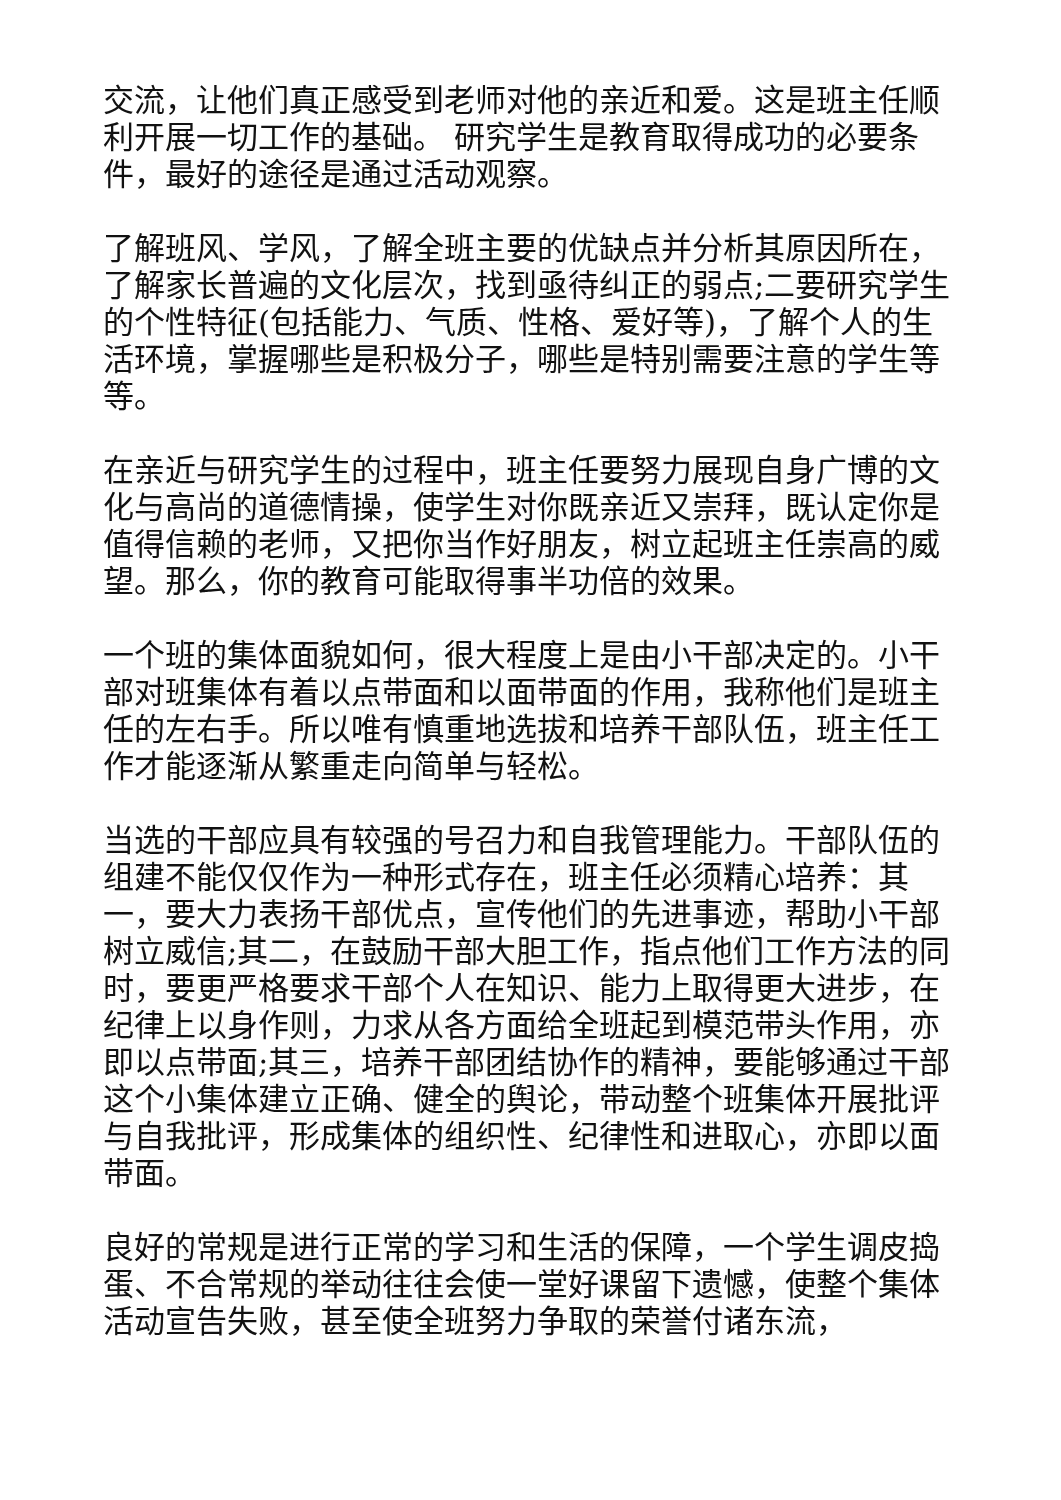交流，让他们真正感受到老师对他的亲近和爱。这是班主任顺利开展一切工作的基础。 研究学生是教育取得成功的必要条件，最好的途径是通过活动观察。
了解班风、学风，了解全班主要的优缺点并分析其原因所在，了解家长普遍的文化层次，找到亟待纠正的弱点;二要研究学生的个性特征(包括能力、气质、性格、爱好等)，了解个人的生活环境，掌握哪些是积极分子，哪些是特别需要注意的学生等等。
在亲近与研究学生的过程中，班主任要努力展现自身广博的文化与高尚的道德情操，使学生对你既亲近又崇拜，既认定你是值得信赖的老师，又把你当作好朋友，树立起班主任崇高的威望。那么，你的教育可能取得事半功倍的效果。
一个班的集体面貌如何，很大程度上是由小干部决定的。小干部对班集体有着以点带面和以面带面的作用，我称他们是班主任的左右手。所以唯有慎重地选拔和培养干部队伍，班主任工作才能逐渐从繁重走向简单与轻松。
当选的干部应具有较强的号召力和自我管理能力。干部队伍的组建不能仅仅作为一种形式存在，班主任必须精心培养：其一，要大力表扬干部优点，宣传他们的先进事迹，帮助小干部树立威信;其二，在鼓励干部大胆工作，指点他们工作方法的同时，要更严格要求干部个人在知识、能力上取得更大进步，在纪律上以身作则，力求从各方面给全班起到模范带头作用，亦即以点带面;其三，培养干部团结协作的精神，要能够通过干部这个小集体建立正确、健全的舆论，带动整个班集体开展批评与自我批评，形成集体的组织性、纪律性和进取心，亦即以面带面。
良好的常规是进行正常的学习和生活的保障，一个学生调皮捣蛋、不合常规的举动往往会使一堂好课留下遗憾，使整个集体活动宣告失败，甚至使全班努力争取的荣誉付诸东流，